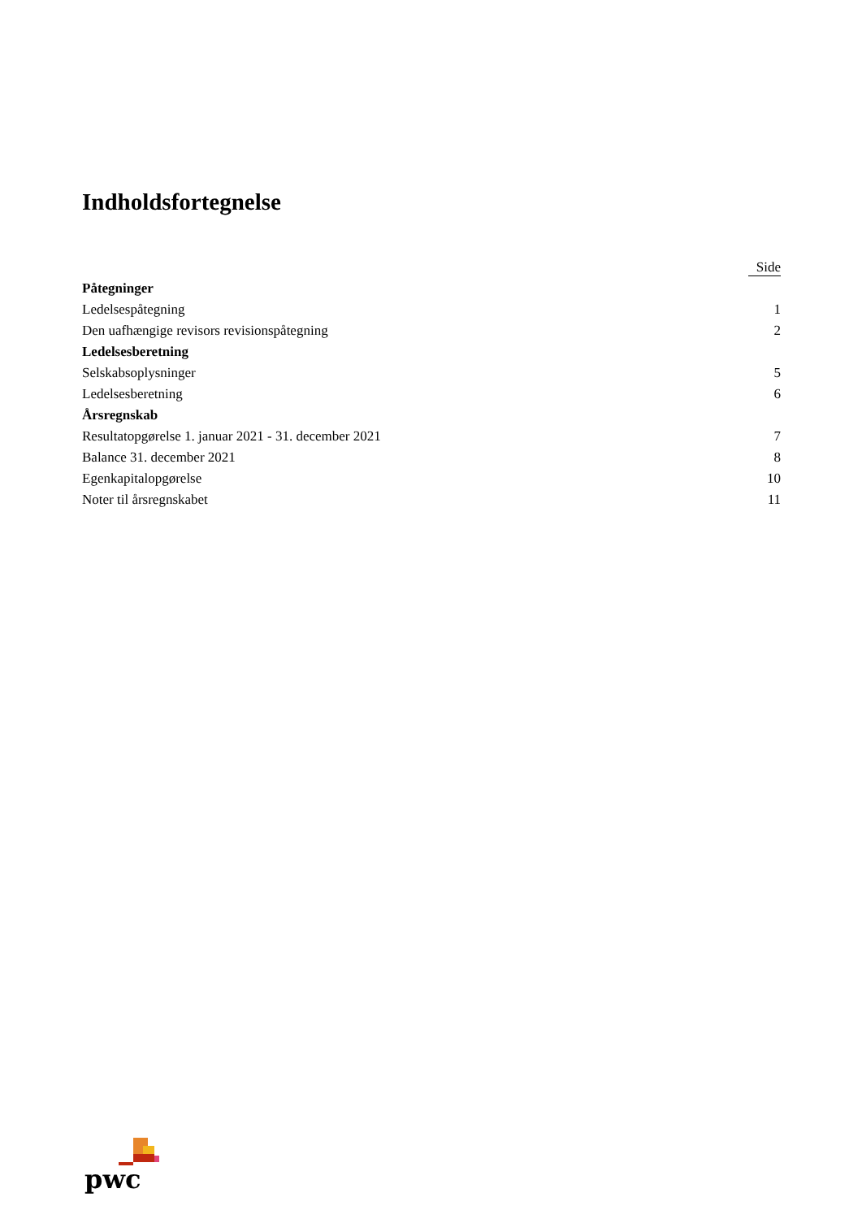Indholdsfortegnelse
| | Side |
| --- | --- |
| Påtegninger | |
| Ledelsespåtegning | 1 |
| Den uafhængige revisors revisionspåtegning | 2 |
| Ledelsesberetning | |
| Selskabsoplysninger | 5 |
| Ledelsesberetning | 6 |
| Årsregnskab | |
| Resultatopgørelse 1. januar 2021 - 31. december 2021 | 7 |
| Balance 31. december 2021 | 8 |
| Egenkapitalopgørelse | 10 |
| Noter til årsregnskabet | 11 |
pwc